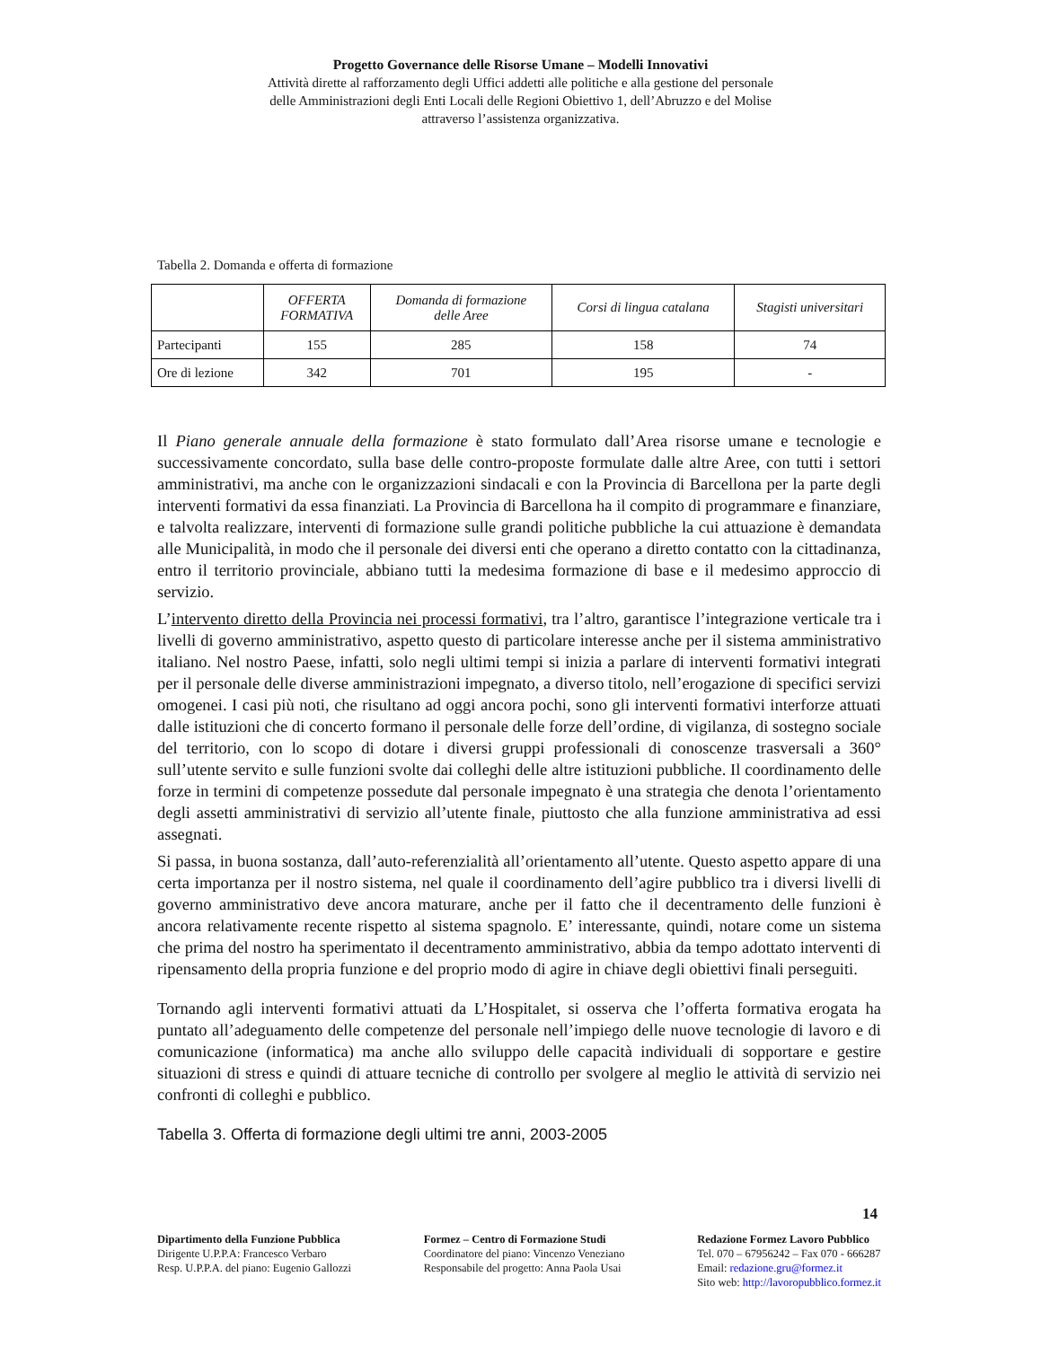Progetto Governance delle Risorse Umane – Modelli Innovativi
Attività dirette al rafforzamento degli Uffici addetti alle politiche e alla gestione del personale
delle Amministrazioni degli Enti Locali delle Regioni Obiettivo 1, dell’Abruzzo e del Molise
attraverso l’assistenza organizzativa.
Tabella 2. Domanda e offerta di formazione
| | OFFERTA FORMATIVA | Domanda di formazione delle Aree | Corsi di lingua catalana | Stagisti universitari |
| --- | --- | --- | --- | --- |
| Partecipanti | 155 | 285 | 158 | 74 |
| Ore di lezione | 342 | 701 | 195 | - |
Il Piano generale annuale della formazione è stato formulato dall’Area risorse umane e tecnologie e successivamente concordato, sulla base delle contro-proposte formulate dalle altre Aree, con tutti i settori amministrativi, ma anche con le organizzazioni sindacali e con la Provincia di Barcellona per la parte degli interventi formativi da essa finanziati. La Provincia di Barcellona ha il compito di programmare e finanziare, e talvolta realizzare, interventi di formazione sulle grandi politiche pubbliche la cui attuazione è demandata alle Municipalità, in modo che il personale dei diversi enti che operano a diretto contatto con la cittadinanza, entro il territorio provinciale, abbiano tutti la medesima formazione di base e il medesimo approccio di servizio.
L’intervento diretto della Provincia nei processi formativi, tra l’altro, garantisce l’integrazione verticale tra i livelli di governo amministrativo, aspetto questo di particolare interesse anche per il sistema amministrativo italiano. Nel nostro Paese, infatti, solo negli ultimi tempi si inizia a parlare di interventi formativi integrati per il personale delle diverse amministrazioni impegnato, a diverso titolo, nell’erogazione di specifici servizi omogenei. I casi più noti, che risultano ad oggi ancora pochi, sono gli interventi formativi interforze attuati dalle istituzioni che di concerto formano il personale delle forze dell’ordine, di vigilanza, di sostegno sociale del territorio, con lo scopo di dotare i diversi gruppi professionali di conoscenze trasversali a 360° sull’utente servito e sulle funzioni svolte dai colleghi delle altre istituzioni pubbliche. Il coordinamento delle forze in termini di competenze possedute dal personale impegnato è una strategia che denota l’orientamento degli assetti amministrativi di servizio all’utente finale, piuttosto che alla funzione amministrativa ad essi assegnati.
Si passa, in buona sostanza, dall’auto-referenzialità all’orientamento all’utente. Questo aspetto appare di una certa importanza per il nostro sistema, nel quale il coordinamento dell’agire pubblico tra i diversi livelli di governo amministrativo deve ancora maturare, anche per il fatto che il decentramento delle funzioni è ancora relativamente recente rispetto al sistema spagnolo. E’ interessante, quindi, notare come un sistema che prima del nostro ha sperimentato il decentramento amministrativo, abbia da tempo adottato interventi di ripensamento della propria funzione e del proprio modo di agire in chiave degli obiettivi finali perseguiti.
Tornando agli interventi formativi attuati da L’Hospitalet, si osserva che l’offerta formativa erogata ha puntato all’adeguamento delle competenze del personale nell’impiego delle nuove tecnologie di lavoro e di comunicazione (informatica) ma anche allo sviluppo delle capacità individuali di sopportare e gestire situazioni di stress e quindi di attuare tecniche di controllo per svolgere al meglio le attività di servizio nei confronti di colleghi e pubblico.
Tabella 3. Offerta di formazione degli ultimi tre anni, 2003-2005
14
Dipartimento della Funzione Pubblica
Dirigente U.P.P.A: Francesco Verbaro
Resp. U.P.P.A. del piano: Eugenio Gallozzi
Formez – Centro di Formazione Studi
Coordinatore del piano: Vincenzo Veneziano
Responsabile del progetto: Anna Paola Usai
Redazione Formez Lavoro Pubblico
Tel. 070 – 67956242 – Fax 070 - 666287
Email: redazione.gru@formez.it
Sito web: http://lavoropubblico.formez.it